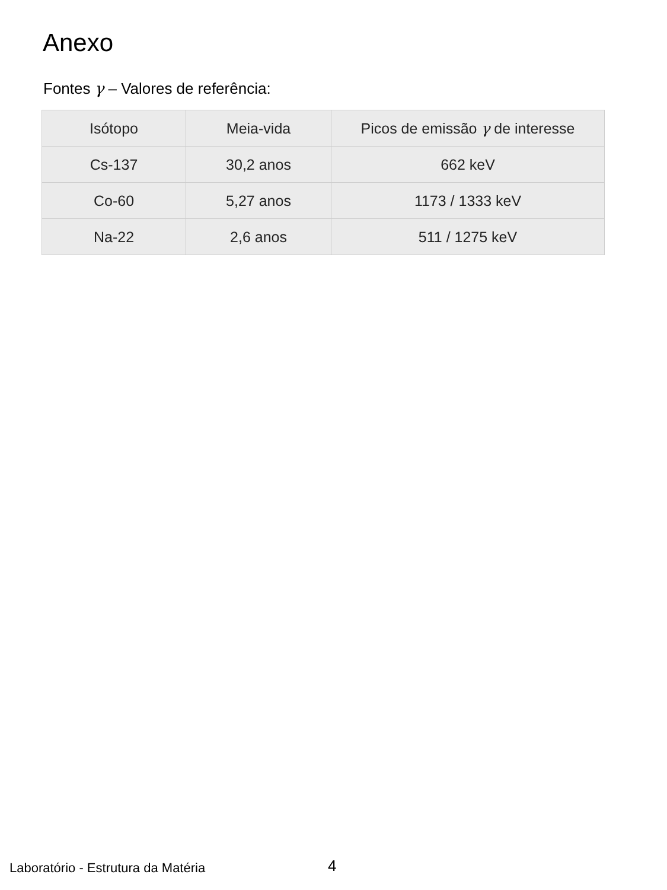Anexo
Fontes γ – Valores de referência:
| Isótopo | Meia-vida | Picos de emissão γ de interesse |
| --- | --- | --- |
| Cs-137 | 30,2 anos | 662 keV |
| Co-60 | 5,27 anos | 1173 / 1333 keV |
| Na-22 | 2,6 anos | 511 / 1275 keV |
Laboratório - Estrutura da Matéria 4